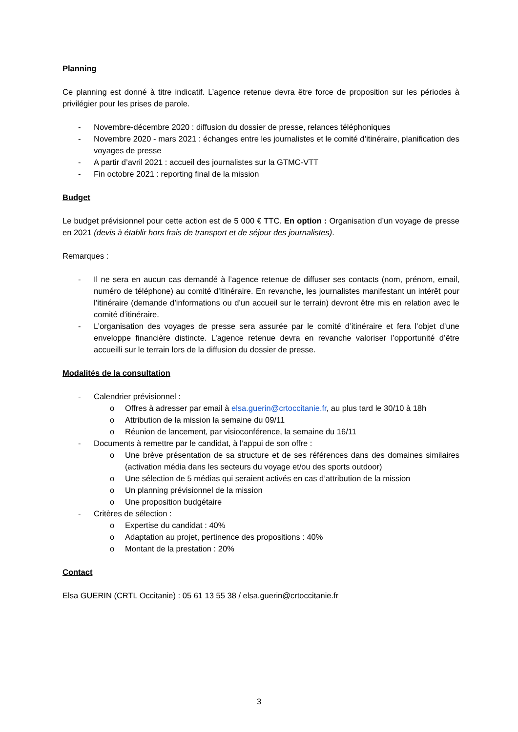Planning
Ce planning est donné à titre indicatif. L’agence retenue devra être force de proposition sur les périodes à privilégier pour les prises de parole.
- Novembre-décembre 2020 : diffusion du dossier de presse, relances téléphoniques
- Novembre 2020 - mars 2021 : échanges entre les journalistes et le comité d’itinéraire, planification des voyages de presse
- A partir d’avril 2021 : accueil des journalistes sur la GTMC-VTT
- Fin octobre 2021 : reporting final de la mission
Budget
Le budget prévisionnel pour cette action est de 5 000 € TTC. En option : Organisation d’un voyage de presse en 2021 (devis à établir hors frais de transport et de séjour des journalistes).
Remarques :
- Il ne sera en aucun cas demandé à l’agence retenue de diffuser ses contacts (nom, prénom, email, numéro de téléphone) au comité d’itinéraire. En revanche, les journalistes manifestant un intérêt pour l’itinéraire (demande d’informations ou d’un accueil sur le terrain) devront être mis en relation avec le comité d’itinéraire.
- L’organisation des voyages de presse sera assurée par le comité d’itinéraire et fera l’objet d’une enveloppe financière distincte. L’agence retenue devra en revanche valoriser l’opportunité d’être accueilli sur le terrain lors de la diffusion du dossier de presse.
Modalités de la consultation
- Calendrier prévisionnel :
o Offres à adresser par email à elsa.guerin@crtoccitanie.fr, au plus tard le 30/10 à 18h
o Attribution de la mission la semaine du 09/11
o Réunion de lancement, par visioconférence, la semaine du 16/11
- Documents à remettre par le candidat, à l’appui de son offre :
o Une brève présentation de sa structure et de ses références dans des domaines similaires (activation média dans les secteurs du voyage et/ou des sports outdoor)
o Une sélection de 5 médias qui seraient activés en cas d’attribution de la mission
o Un planning prévisionnel de la mission
o Une proposition budgétaire
- Critères de sélection :
o Expertise du candidat : 40%
o Adaptation au projet, pertinence des propositions : 40%
o Montant de la prestation : 20%
Contact
Elsa GUERIN (CRTL Occitanie) : 05 61 13 55 38 / elsa.guerin@crtoccitanie.fr
3